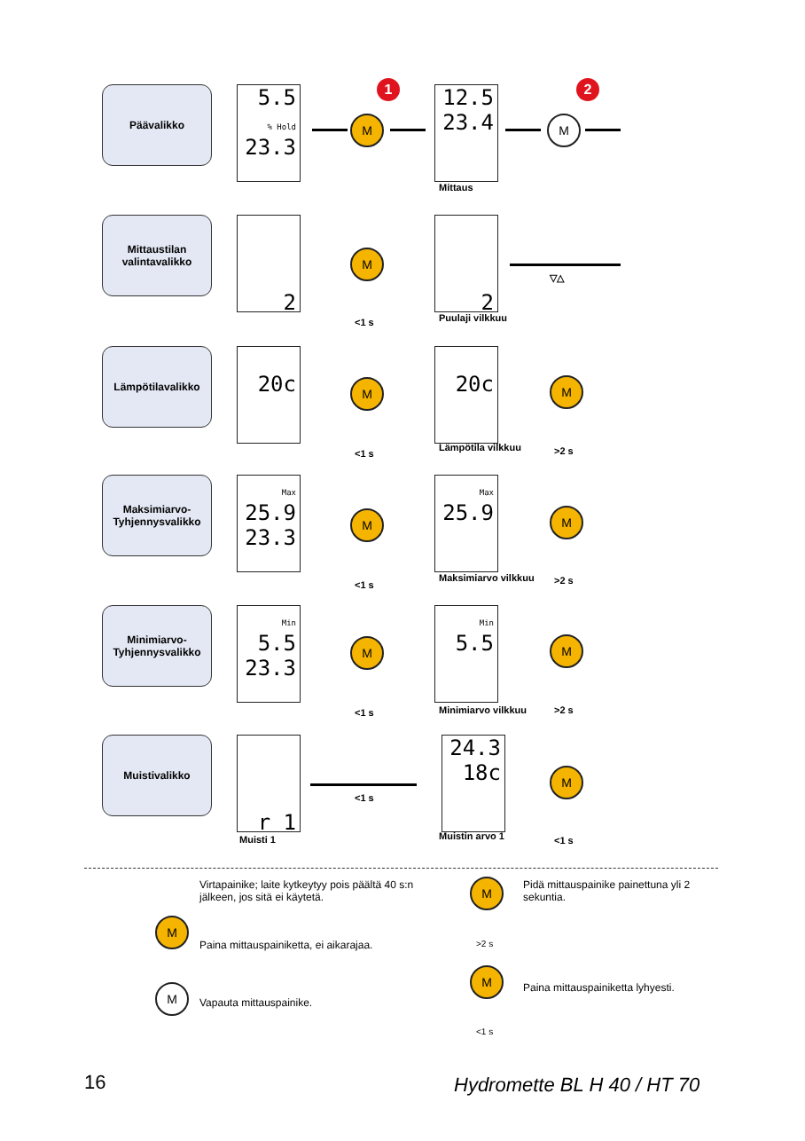1 2
Päävalikko
5.5
% Hold
23.3
M
12.5
23.4
Mittaus
M
Mittaustilan valintavalikko
2
M
<1 s
2
Puulaji vilkkuu
▽△
Lämpötilavalikko
20c M
<1 s
20c
Lämpötila vilkkuu
M
>2 s
Maksimiarvo-Tyhjennysvalikko
Max
25.9
23.3
M
<1 s
Max
25.9
Maksimiarvo vilkkuu
M
>2 s
Minimiarvo-Tyhjennysvalikko
Min
5.5
23.3
M
<1 s
Min
5.5
Minimiarvo vilkkuu
M
>2 s
Muistivalikko
r 1
Muisti 1
<1 s
24.3
18c
Muistin arvo 1
M
<1 s
Virtapainike; laite kytkeytyy pois päältä 40 s:n jälkeen, jos sitä ei käytetä.
M
Paina mittauspainiketta, ei aikarajaa.
M
Vapauta mittauspainike.
M
>2 s
Pidä mittauspainike painettuna yli 2 sekuntia.
M
<1 s
Paina mittauspainiketta lyhyesti.
16 Hydromette BL H 40 / HT 70